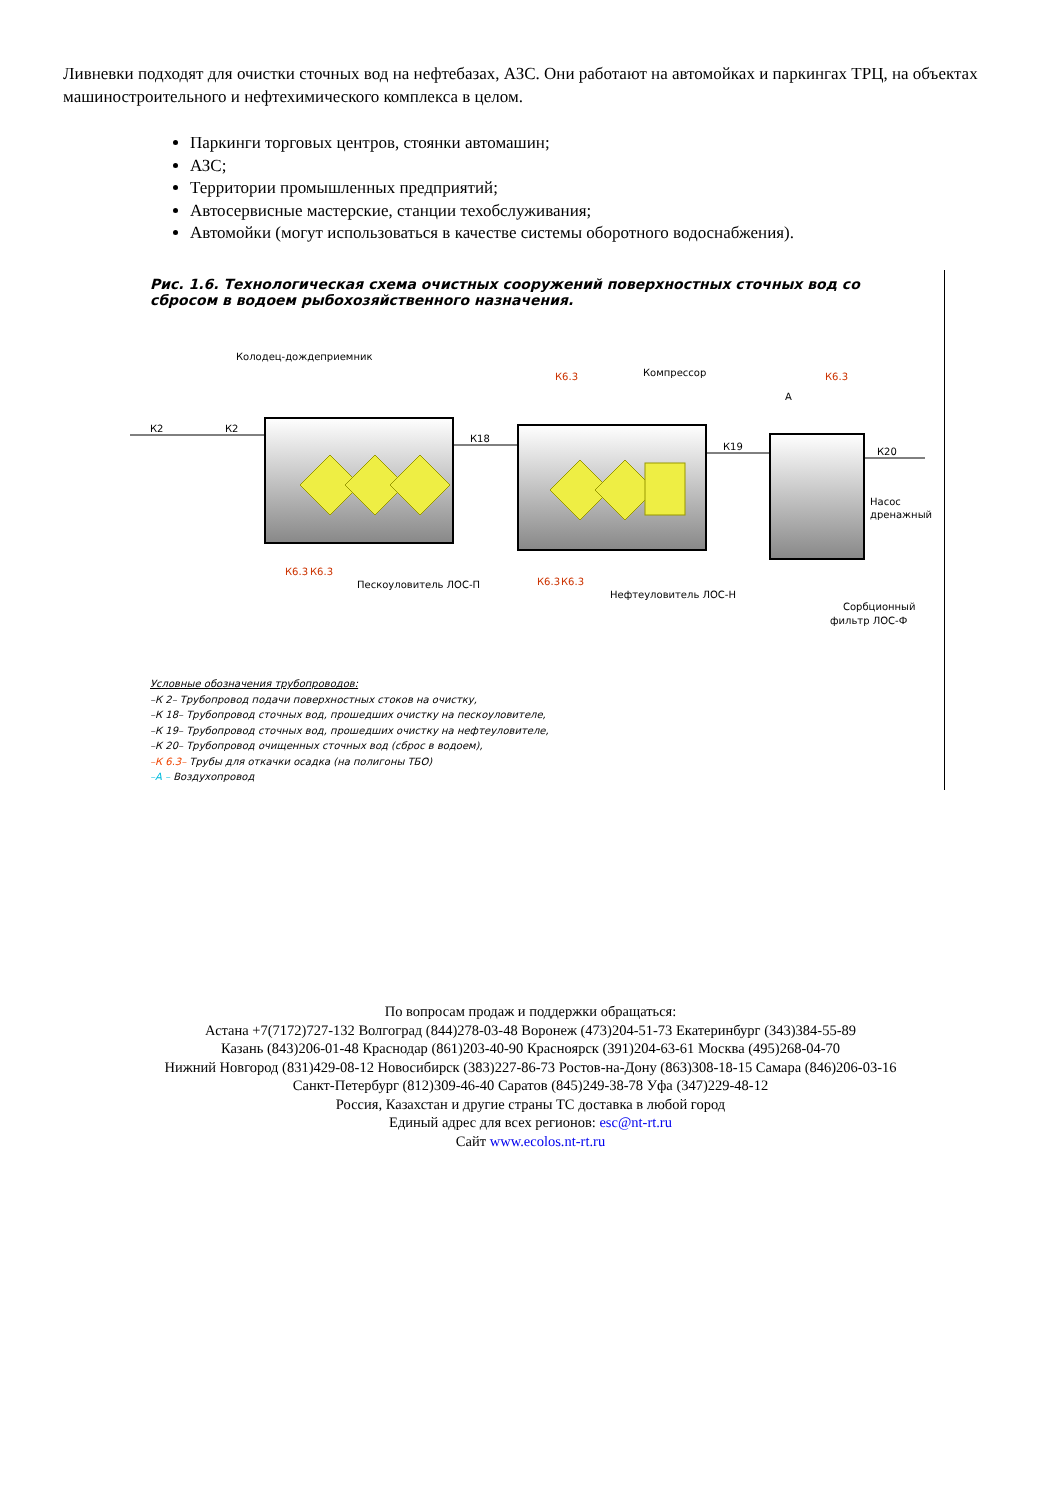Ливневки подходят для очистки сточных вод на нефтебазах, АЗС. Они работают на автомойках и паркингах ТРЦ, на объектах машиностроительного и нефтехимического комплекса в целом.
Паркинги торговых центров, стоянки автомашин;
АЗС;
Территории промышленных предприятий;
Автосервисные мастерские, станции техобслуживания;
Автомойки (могут использоваться в качестве системы оборотного водоснабжения).
Рис. 1.6. Технологическая схема очистных сооружений поверхностных сточных вод со сбросом в водоем рыбохозяйственного назначения.
К2
К2
К18
К19
К20
Колодец-дождеприемник
Компрессор
Пескоуловитель ЛОС-П
Нефтеуловитель ЛОС-Н
Насос
дренажный
Сорбционный
фильтр ЛОС-Ф
К6.3
К6.3
К6.3
К6.3
К6.3
К6.3
А
Условные обозначения трубопроводов:
–К 2– Трубопровод подачи поверхностных стоков на очистку,
–К 18– Трубопровод сточных вод, прошедших очистку на пескоуловителе,
–К 19– Трубопровод сточных вод, прошедших очистку на нефтеуловителе,
–К 20– Трубопровод очищенных сточных вод (сброс в водоем),
–К 6.3– Трубы для откачки осадка (на полигоны ТБО)
–А – Воздухопровод
По вопросам продаж и поддержки обращаться:
Астана +7(7172)727-132 Волгоград (844)278-03-48 Воронеж (473)204-51-73 Екатеринбург (343)384-55-89
Казань (843)206-01-48 Краснодар (861)203-40-90 Красноярск (391)204-63-61 Москва (495)268-04-70
Нижний Новгород (831)429-08-12 Новосибирск (383)227-86-73 Ростов-на-Дону (863)308-18-15 Самара (846)206-03-16
Санкт-Петербург (812)309-46-40 Саратов (845)249-38-78 Уфа (347)229-48-12
Россия, Казахстан и другие страны ТС доставка в любой город
Единый адрес для всех регионов: esc@nt-rt.ru
Сайт www.ecolos.nt-rt.ru